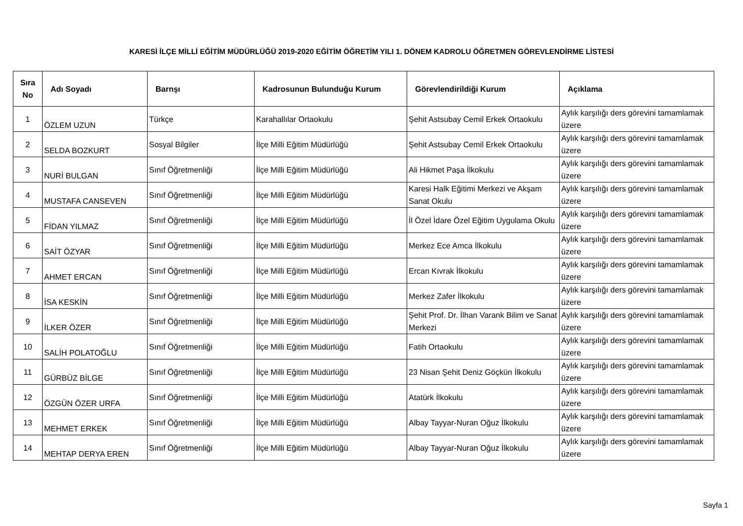KARESİ İLÇE MİLLİ EĞİTİM MÜDÜRLÜĞÜ 2019-2020 EĞİTİM ÖĞRETİM YILI 1. DÖNEM KADROLU ÖĞRETMEN GÖREVLENDİRME LİSTESİ
| Sıra No | Adı Soyadı | Barnşı | Kadrosunun Bulunduğu Kurum | Görevlendirildiği Kurum | Açıklama |
| --- | --- | --- | --- | --- | --- |
| 1 | ÖZLEM UZUN | Türkçe | Karahallılar Ortaokulu | Şehit Astsubay Cemil Erkek Ortaokulu | Aylık karşılığı ders görevini tamamlamak üzere |
| 2 | SELDA BOZKURT | Sosyal Bilgiler | İlçe Milli Eğitim Müdürlüğü | Şehit Astsubay Cemil Erkek Ortaokulu | Aylık karşılığı ders görevini tamamlamak üzere |
| 3 | NURİ BULGAN | Sınıf Öğretmenliği | İlçe Milli Eğitim Müdürlüğü | Ali Hikmet Paşa İlkokulu | Aylık karşılığı ders görevini tamamlamak üzere |
| 4 | MUSTAFA CANSEVEN | Sınıf Öğretmenliği | İlçe Milli Eğitim Müdürlüğü | Karesi Halk Eğitimi Merkezi ve Akşam Sanat Okulu | Aylık karşılığı ders görevini tamamlamak üzere |
| 5 | FİDAN YILMAZ | Sınıf Öğretmenliği | İlçe Milli Eğitim Müdürlüğü | İl Özel İdare Özel Eğitim Uygulama Okulu | Aylık karşılığı ders görevini tamamlamak üzere |
| 6 | SAİT ÖZYAR | Sınıf Öğretmenliği | İlçe Milli Eğitim Müdürlüğü | Merkez Ece Amca İlkokulu | Aylık karşılığı ders görevini tamamlamak üzere |
| 7 | AHMET ERCAN | Sınıf Öğretmenliği | İlçe Milli Eğitim Müdürlüğü | Ercan Kıvrak İlkokulu | Aylık karşılığı ders görevini tamamlamak üzere |
| 8 | İSA KESKİN | Sınıf Öğretmenliği | İlçe Milli Eğitim Müdürlüğü | Merkez Zafer İlkokulu | Aylık karşılığı ders görevini tamamlamak üzere |
| 9 | İLKER ÖZER | Sınıf Öğretmenliği | İlçe Milli Eğitim Müdürlüğü | Şehit Prof. Dr. İlhan Varank Bilim ve Sanat Merkezi | Aylık karşılığı ders görevini tamamlamak üzere |
| 10 | SALİH POLATOĞLU | Sınıf Öğretmenliği | İlçe Milli Eğitim Müdürlüğü | Fatih Ortaokulu | Aylık karşılığı ders görevini tamamlamak üzere |
| 11 | GÜRBÜZ BİLGE | Sınıf Öğretmenliği | İlçe Milli Eğitim Müdürlüğü | 23 Nisan Şehit Deniz Göçkün İlkokulu | Aylık karşılığı ders görevini tamamlamak üzere |
| 12 | ÖZGÜN ÖZER URFA | Sınıf Öğretmenliği | İlçe Milli Eğitim Müdürlüğü | Atatürk İlkokulu | Aylık karşılığı ders görevini tamamlamak üzere |
| 13 | MEHMET ERKEK | Sınıf Öğretmenliği | İlçe Milli Eğitim Müdürlüğü | Albay Tayyar-Nuran Oğuz İlkokulu | Aylık karşılığı ders görevini tamamlamak üzere |
| 14 | MEHTAP DERYA EREN | Sınıf Öğretmenliği | İlçe Milli Eğitim Müdürlüğü | Albay Tayyar-Nuran Oğuz İlkokulu | Aylık karşılığı ders görevini tamamlamak üzere |
Sayfa 1